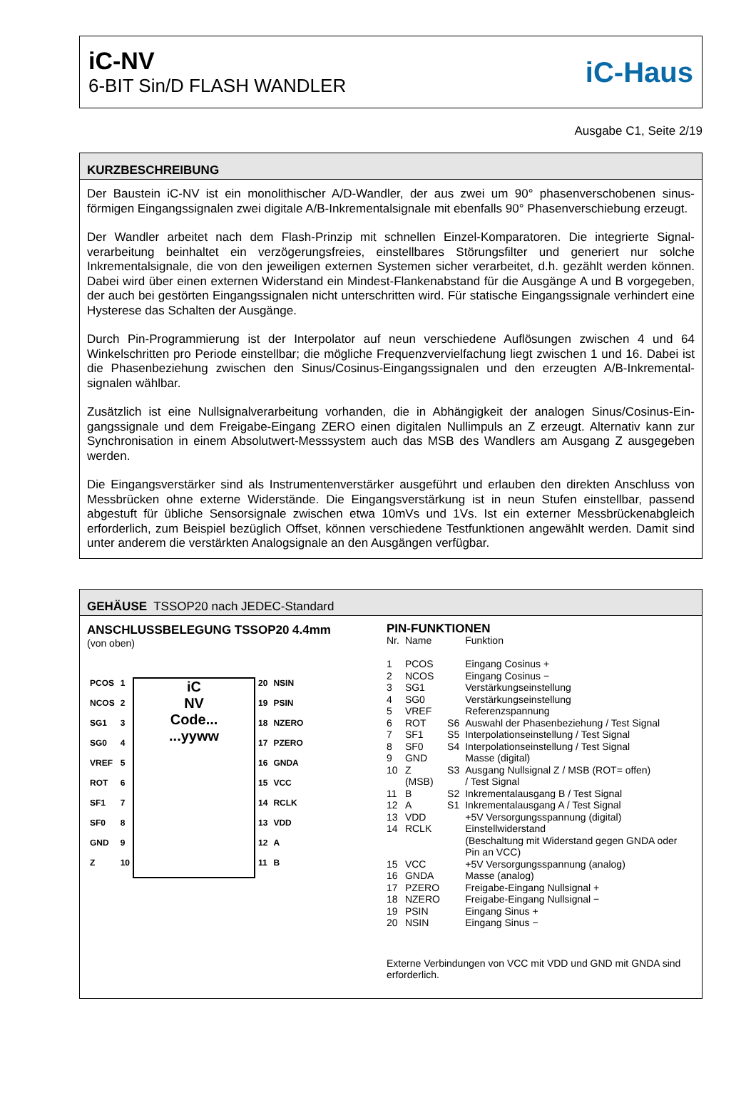iC-NV
6-BIT Sin/D FLASH WANDLER
iC-Haus
Ausgabe C1, Seite 2/19
KURZBESCHREIBUNG
Der Baustein iC-NV ist ein monolithischer A/D-Wandler, der aus zwei um 90° phasenverschobenen sinus-förmigen Eingangssignalen zwei digitale A/B-Inkrementalsignale mit ebenfalls 90° Phasenverschiebung erzeugt.
Der Wandler arbeitet nach dem Flash-Prinzip mit schnellen Einzel-Komparatoren. Die integrierte Signal-verarbeitung beinhaltet ein verzögerungsfreies, einstellbares Störungsfilter und generiert nur solche Inkrementalsignale, die von den jeweiligen externen Systemen sicher verarbeitet, d.h. gezählt werden können. Dabei wird über einen externen Widerstand ein Mindest-Flankenabstand für die Ausgänge A und B vorgegeben, der auch bei gestörten Eingangssignalen nicht unterschritten wird. Für statische Eingangssignale verhindert eine Hysterese das Schalten der Ausgänge.
Durch Pin-Programmierung ist der Interpolator auf neun verschiedene Auflösungen zwischen 4 und 64 Winkelschritten pro Periode einstellbar; die mögliche Frequenzvervielfachung liegt zwischen 1 und 16. Dabei ist die Phasenbeziehung zwischen den Sinus/Cosinus-Eingangssignalen und den erzeugten A/B-Inkremental-signalen wählbar.
Zusätzlich ist eine Nullsignalverarbeitung vorhanden, die in Abhängigkeit der analogen Sinus/Cosinus-Ein-gangssignale und dem Freigabe-Eingang ZERO einen digitalen Nullimpuls an Z erzeugt. Alternativ kann zur Synchronisation in einem Absolutwert-Messsystem auch das MSB des Wandlers am Ausgang Z ausgegeben werden.
Die Eingangsverstärker sind als Instrumentenverstärker ausgeführt und erlauben den direkten Anschluss von Messbrücken ohne externe Widerstände. Die Eingangsverstärkung ist in neun Stufen einstellbar, passend abgestuft für übliche Sensorsignale zwischen etwa 10mVs und 1Vs. Ist ein externer Messbrückenabgleich erforderlich, zum Beispiel bezüglich Offset, können verschiedene Testfunktionen angewählt werden. Damit sind unter anderem die verstärkten Analogsignale an den Ausgängen verfügbar.
GEHÄUSE TSSOP20 nach JEDEC-Standard
ANSCHLUSSBELEGUNG TSSOP20 4.4mm
(von oben)
| PCOS | 1 | iC NV Code... ...yyww | 20 | NSIN |
| NCOS | 2 | | 19 | PSIN |
| SG1 | 3 | | 18 | NZERO |
| SG0 | 4 | | 17 | PZERO |
| VREF | 5 | | 16 | GNDA |
| ROT | 6 | | 15 | VCC |
| SF1 | 7 | | 14 | RCLK |
| SF0 | 8 | | 13 | VDD |
| GND | 9 | | 12 | A |
| Z | 10 | | 11 | B |
PIN-FUNKTIONEN
| Nr. | Name | | Funktion |
| 1 | PCOS | | Eingang Cosinus + |
| 2 | NCOS | | Eingang Cosinus − |
| 3 | SG1 | | Verstärkungseinstellung |
| 4 | SG0 | | Verstärkungseinstellung |
| 5 | VREF | | Referenzspannung |
| 6 | ROT | S6 | Auswahl der Phasenbeziehung / Test Signal |
| 7 | SF1 | S5 | Interpolationseinstellung / Test Signal |
| 8 | SF0 | S4 | Interpolationseinstellung / Test Signal |
| 9 | GND | | Masse (digital) |
| 10 | Z (MSB) | S3 | Ausgang Nullsignal Z / MSB (ROT= offen) / Test Signal |
| 11 | B | S2 | Inkrementalausgang B / Test Signal |
| 12 | A | S1 | Inkrementalausgang A / Test Signal |
| 13 | VDD | | +5V Versorgungsspannung (digital) |
| 14 | RCLK | | Einstellwiderstand (Beschaltung mit Widerstand gegen GNDA oder Pin an VCC) |
| 15 | VCC | | +5V Versorgungsspannung (analog) |
| 16 | GNDA | | Masse (analog) |
| 17 | PZERO | | Freigabe-Eingang Nullsignal + |
| 18 | NZERO | | Freigabe-Eingang Nullsignal − |
| 19 | PSIN | | Eingang Sinus + |
| 20 | NSIN | | Eingang Sinus − |
Externe Verbindungen von VCC mit VDD und GND mit GNDA sind erforderlich.